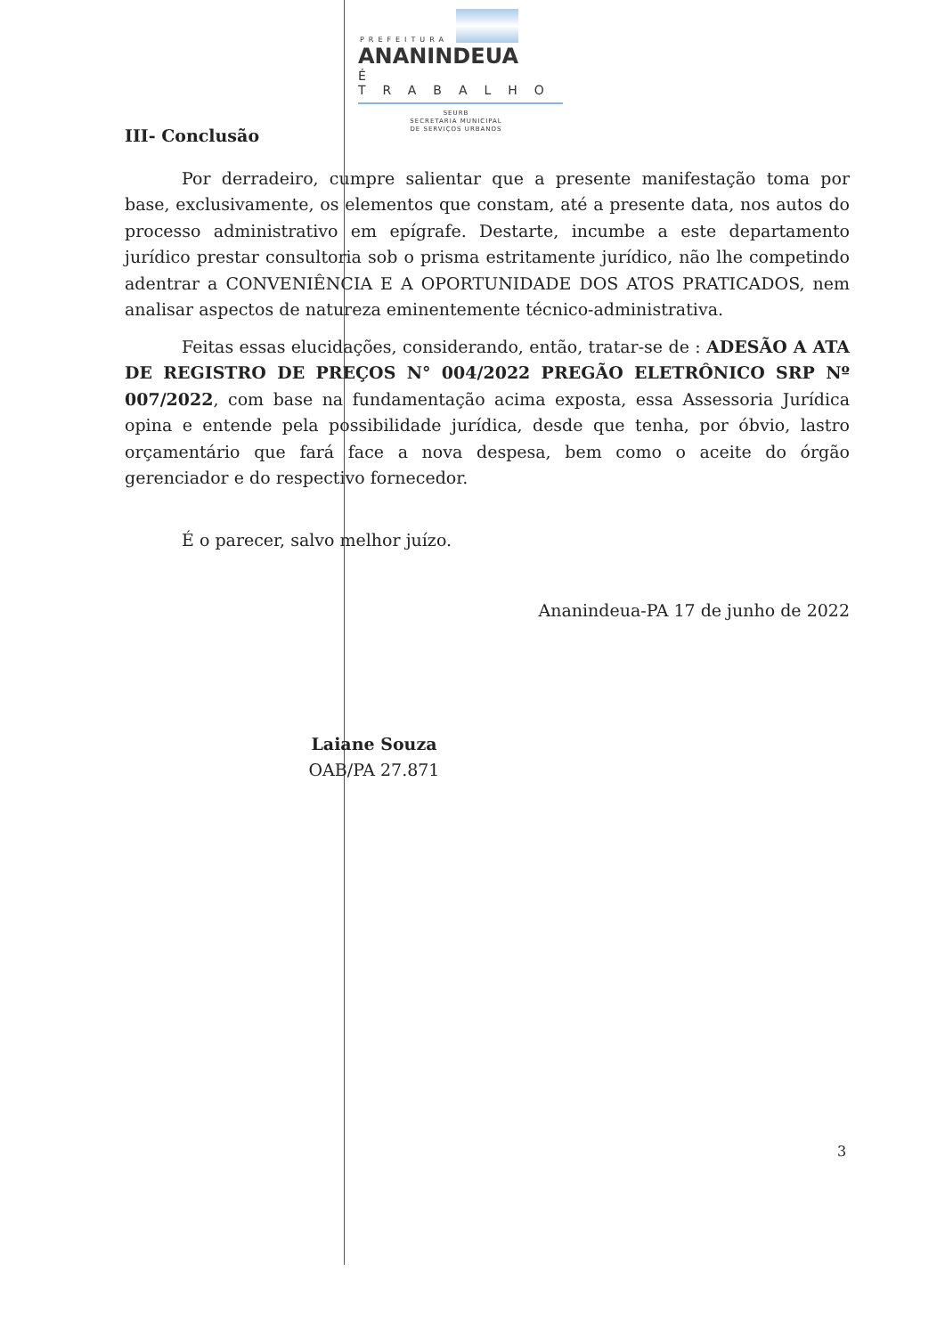PREFEITURA
ANANINDEUA
É TRABALHO
SEURB
SECRETARIA MUNICIPAL
DE SERVIÇOS URBANOS
III- Conclusão
Por derradeiro, cumpre salientar que a presente manifestação toma por base, exclusivamente, os elementos que constam, até a presente data, nos autos do processo administrativo em epígrafe. Destarte, incumbe a este departamento jurídico prestar consultoria sob o prisma estritamente jurídico, não lhe competindo adentrar a CONVENIÊNCIA E A OPORTUNIDADE DOS ATOS PRATICADOS, nem analisar aspectos de natureza eminentemente técnico-administrativa.
Feitas essas elucidações, considerando, então, tratar-se de : ADESÃO A ATA DE REGISTRO DE PREÇOS N° 004/2022 PREGÃO ELETRÔNICO SRP Nº 007/2022, com base na fundamentação acima exposta, essa Assessoria Jurídica opina e entende pela possibilidade jurídica, desde que tenha, por óbvio, lastro orçamentário que fará face a nova despesa, bem como o aceite do órgão gerenciador e do respectivo fornecedor.
É o parecer, salvo melhor juízo.
Ananindeua-PA 17 de junho de 2022
Laiane Souza
OAB/PA 27.871
3